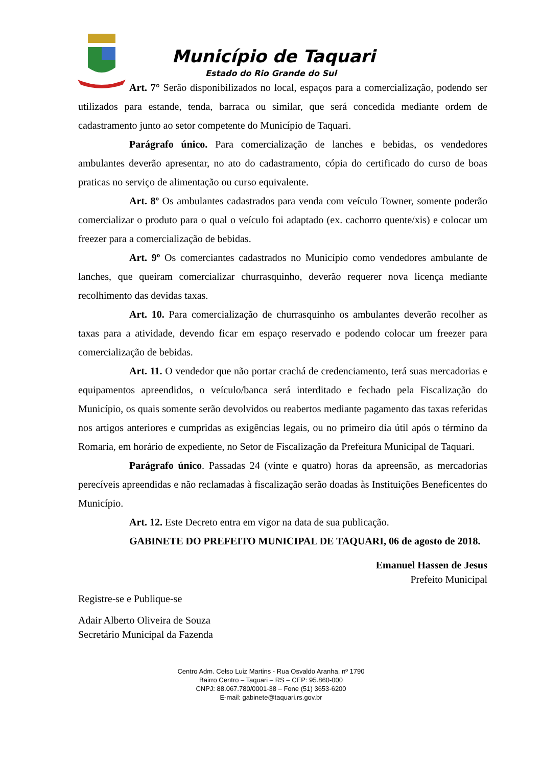Município de Taquari
Estado do Rio Grande do Sul
Art. 7° Serão disponibilizados no local, espaços para a comercialização, podendo ser utilizados para estande, tenda, barraca ou similar, que será concedida mediante ordem de cadastramento junto ao setor competente do Município de Taquari.
Parágrafo único. Para comercialização de lanches e bebidas, os vendedores ambulantes deverão apresentar, no ato do cadastramento, cópia do certificado do curso de boas praticas no serviço de alimentação ou curso equivalente.
Art. 8º Os ambulantes cadastrados para venda com veículo Towner, somente poderão comercializar o produto para o qual o veículo foi adaptado (ex. cachorro quente/xis) e colocar um freezer para a comercialização de bebidas.
Art. 9º Os comerciantes cadastrados no Município como vendedores ambulante de lanches, que queiram comercializar churrasquinho, deverão requerer nova licença mediante recolhimento das devidas taxas.
Art. 10. Para comercialização de churrasquinho os ambulantes deverão recolher as taxas para a atividade, devendo ficar em espaço reservado e podendo colocar um freezer para comercialização de bebidas.
Art. 11. O vendedor que não portar crachá de credenciamento, terá suas mercadorias e equipamentos apreendidos, o veículo/banca será interditado e fechado pela Fiscalização do Município, os quais somente serão devolvidos ou reabertos mediante pagamento das taxas referidas nos artigos anteriores e cumpridas as exigências legais, ou no primeiro dia útil após o término da Romaria, em horário de expediente, no Setor de Fiscalização da Prefeitura Municipal de Taquari.
Parágrafo único. Passadas 24 (vinte e quatro) horas da apreensão, as mercadorias perecíveis apreendidas e não reclamadas à fiscalização serão doadas às Instituições Beneficentes do Município.
Art. 12. Este Decreto entra em vigor na data de sua publicação.
GABINETE DO PREFEITO MUNICIPAL DE TAQUARI, 06 de agosto de 2018.
Emanuel Hassen de Jesus
Prefeito Municipal
Registre-se e Publique-se
Adair Alberto Oliveira de Souza
Secretário Municipal da Fazenda
Centro Adm. Celso Luiz Martins - Rua Osvaldo Aranha, nº 1790
Bairro Centro – Taquari – RS – CEP: 95.860-000
CNPJ: 88.067.780/0001-38 – Fone (51) 3653-6200
E-mail: gabinete@taquari.rs.gov.br